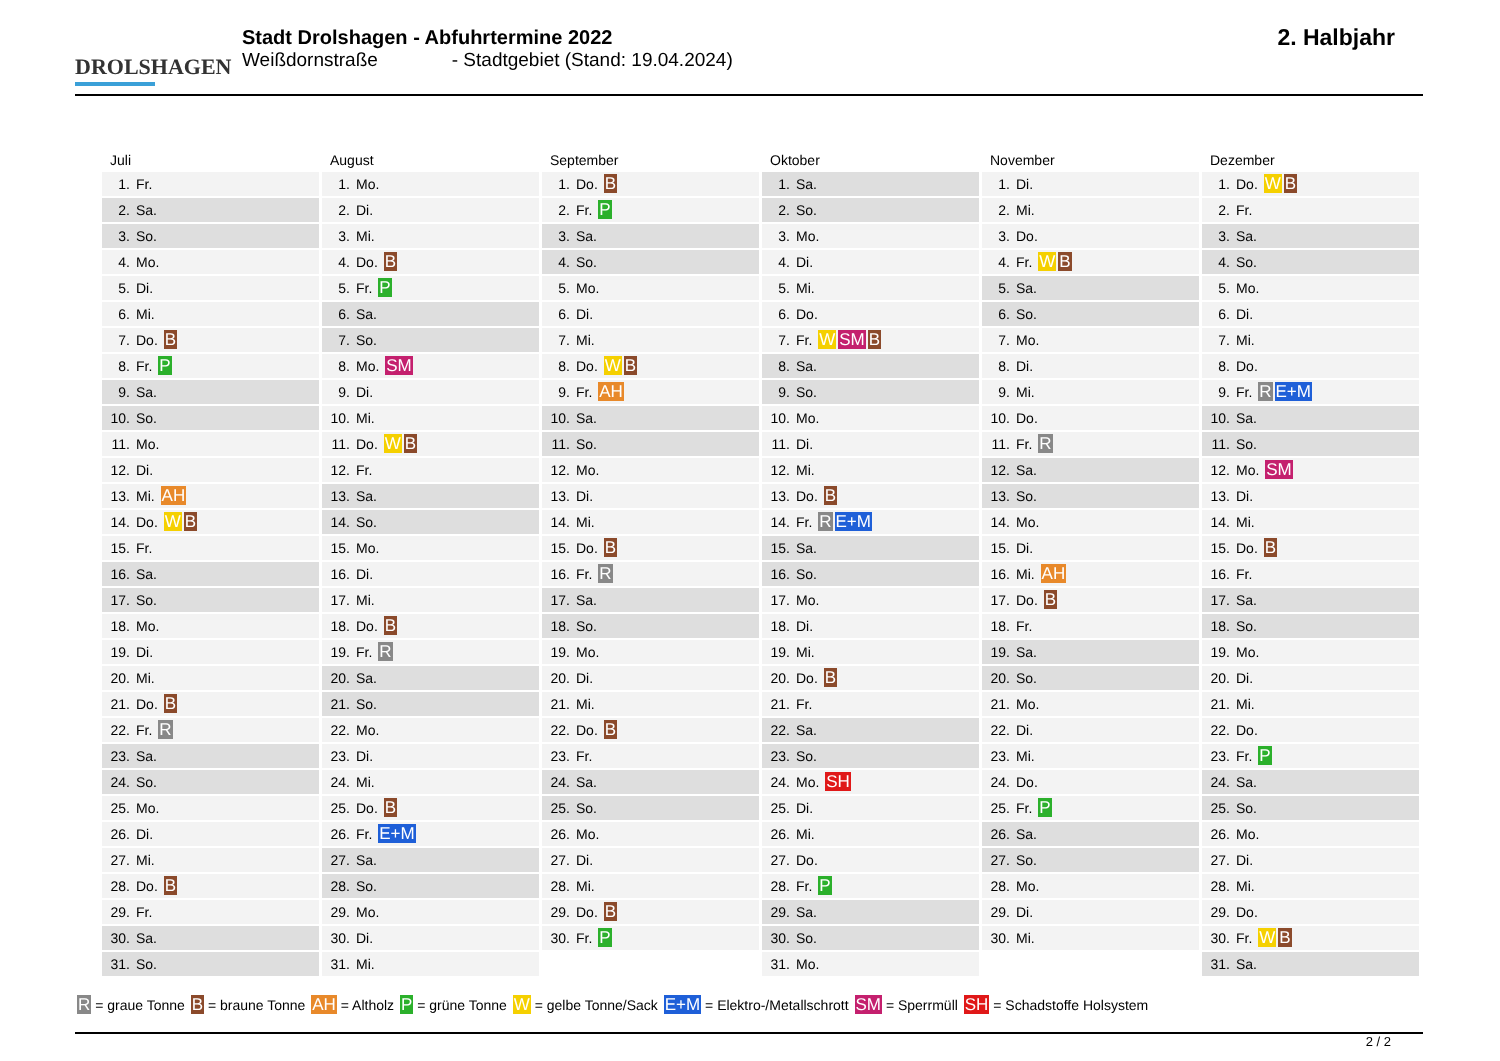DROLSHAGEN
Stadt Drolshagen - Abfuhrtermine 2022
Weißdornstraße - Stadtgebiet (Stand: 19.04.2024)
2. Halbjahr
Juli
| 1. | Fr. |
| 2. | Sa. |
| 3. | So. |
| 4. | Mo. |
| 5. | Di. |
| 6. | Mi. |
| 7. | Do. B |
| 8. | Fr. P |
| 9. | Sa. |
| 10. | So. |
| 11. | Mo. |
| 12. | Di. |
| 13. | Mi. AH |
| 14. | Do. W B |
| 15. | Fr. |
| 16. | Sa. |
| 17. | So. |
| 18. | Mo. |
| 19. | Di. |
| 20. | Mi. |
| 21. | Do. B |
| 22. | Fr. R |
| 23. | Sa. |
| 24. | So. |
| 25. | Mo. |
| 26. | Di. |
| 27. | Mi. |
| 28. | Do. B |
| 29. | Fr. |
| 30. | Sa. |
| 31. | So. |
August
| 1. | Mo. |
| 2. | Di. |
| 3. | Mi. |
| 4. | Do. B |
| 5. | Fr. P |
| 6. | Sa. |
| 7. | So. |
| 8. | Mo. SM |
| 9. | Di. |
| 10. | Mi. |
| 11. | Do. W B |
| 12. | Fr. |
| 13. | Sa. |
| 14. | So. |
| 15. | Mo. |
| 16. | Di. |
| 17. | Mi. |
| 18. | Do. B |
| 19. | Fr. R |
| 20. | Sa. |
| 21. | So. |
| 22. | Mo. |
| 23. | Di. |
| 24. | Mi. |
| 25. | Do. B |
| 26. | Fr. E+M |
| 27. | Sa. |
| 28. | So. |
| 29. | Mo. |
| 30. | Di. |
| 31. | Mi. |
September
| 1. | Do. B |
| 2. | Fr. P |
| 3. | Sa. |
| 4. | So. |
| 5. | Mo. |
| 6. | Di. |
| 7. | Mi. |
| 8. | Do. W B |
| 9. | Fr. AH |
| 10. | Sa. |
| 11. | So. |
| 12. | Mo. |
| 13. | Di. |
| 14. | Mi. |
| 15. | Do. B |
| 16. | Fr. R |
| 17. | Sa. |
| 18. | So. |
| 19. | Mo. |
| 20. | Di. |
| 21. | Mi. |
| 22. | Do. B |
| 23. | Fr. |
| 24. | Sa. |
| 25. | So. |
| 26. | Mo. |
| 27. | Di. |
| 28. | Mi. |
| 29. | Do. B |
| 30. | Fr. P |
Oktober
| 1. | Sa. |
| 2. | So. |
| 3. | Mo. |
| 4. | Di. |
| 5. | Mi. |
| 6. | Do. |
| 7. | Fr. W SM B |
| 8. | Sa. |
| 9. | So. |
| 10. | Mo. |
| 11. | Di. |
| 12. | Mi. |
| 13. | Do. B |
| 14. | Fr. R E+M |
| 15. | Sa. |
| 16. | So. |
| 17. | Mo. |
| 18. | Di. |
| 19. | Mi. |
| 20. | Do. B |
| 21. | Fr. |
| 22. | Sa. |
| 23. | So. |
| 24. | Mo. SH |
| 25. | Di. |
| 26. | Mi. |
| 27. | Do. |
| 28. | Fr. P |
| 29. | Sa. |
| 30. | So. |
| 31. | Mo. |
November
| 1. | Di. |
| 2. | Mi. |
| 3. | Do. |
| 4. | Fr. W B |
| 5. | Sa. |
| 6. | So. |
| 7. | Mo. |
| 8. | Di. |
| 9. | Mi. |
| 10. | Do. |
| 11. | Fr. R |
| 12. | Sa. |
| 13. | So. |
| 14. | Mo. |
| 15. | Di. |
| 16. | Mi. AH |
| 17. | Do. B |
| 18. | Fr. |
| 19. | Sa. |
| 20. | So. |
| 21. | Mo. |
| 22. | Di. |
| 23. | Mi. |
| 24. | Do. |
| 25. | Fr. P |
| 26. | Sa. |
| 27. | So. |
| 28. | Mo. |
| 29. | Di. |
| 30. | Mi. |
Dezember
| 1. | Do. W B |
| 2. | Fr. |
| 3. | Sa. |
| 4. | So. |
| 5. | Mo. |
| 6. | Di. |
| 7. | Mi. |
| 8. | Do. |
| 9. | Fr. R E+M |
| 10. | Sa. |
| 11. | So. |
| 12. | Mo. SM |
| 13. | Di. |
| 14. | Mi. |
| 15. | Do. B |
| 16. | Fr. |
| 17. | Sa. |
| 18. | So. |
| 19. | Mo. |
| 20. | Di. |
| 21. | Mi. |
| 22. | Do. |
| 23. | Fr. P |
| 24. | Sa. |
| 25. | So. |
| 26. | Mo. |
| 27. | Di. |
| 28. | Mi. |
| 29. | Do. |
| 30. | Fr. W B |
| 31. | Sa. |
R = graue Tonne B = braune Tonne AH = Altholz P = grüne Tonne W = gelbe Tonne/Sack E+M = Elektro-/Metallschrott SM = Sperrmüll SH = Schadstoffe Holsystem
2 / 2